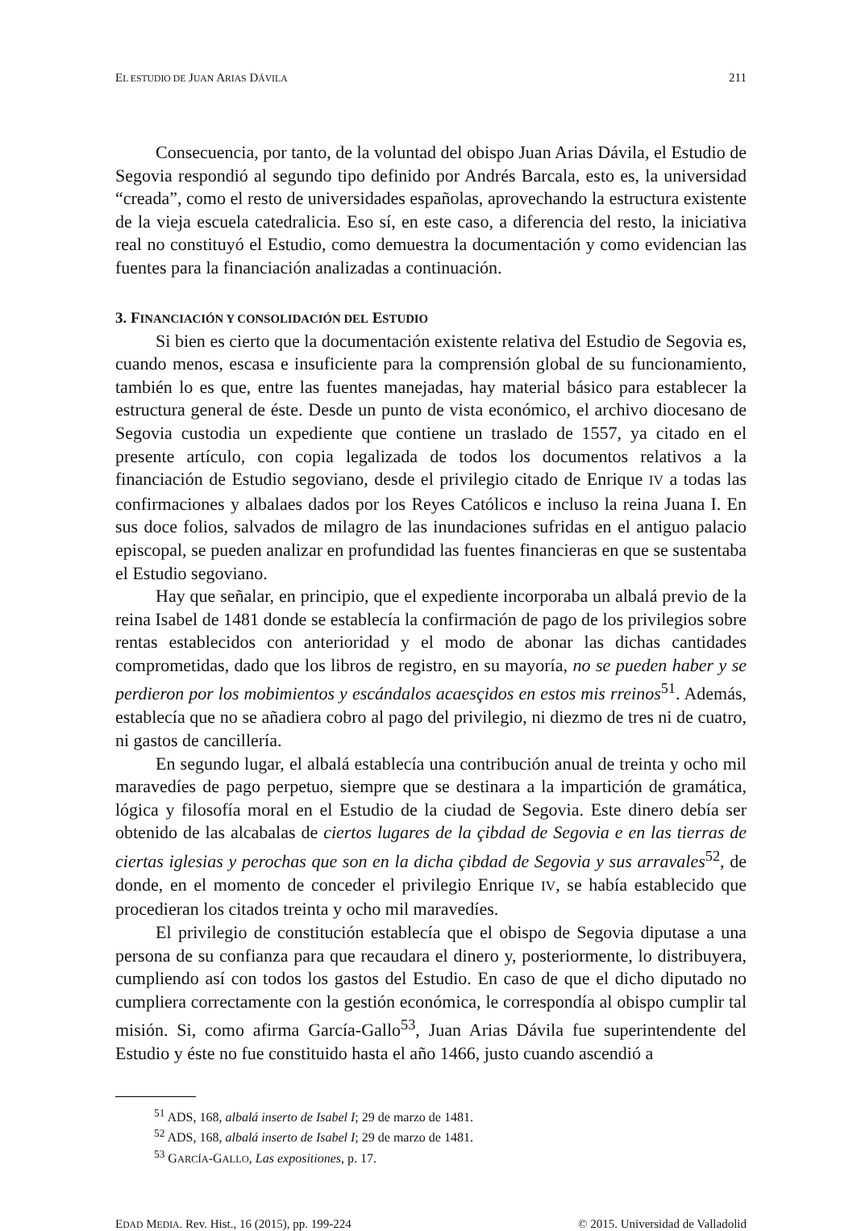EL ESTUDIO DE JUAN ARIAS DÁVILA 211
Consecuencia, por tanto, de la voluntad del obispo Juan Arias Dávila, el Estudio de Segovia respondió al segundo tipo definido por Andrés Barcala, esto es, la universidad “creada”, como el resto de universidades españolas, aprovechando la estructura existente de la vieja escuela catedralicia. Eso sí, en este caso, a diferencia del resto, la iniciativa real no constituyó el Estudio, como demuestra la documentación y como evidencian las fuentes para la financiación analizadas a continuación.
3. FINANCIACIÓN Y CONSOLIDACIÓN DEL ESTUDIO
Si bien es cierto que la documentación existente relativa del Estudio de Segovia es, cuando menos, escasa e insuficiente para la comprensión global de su funcionamiento, también lo es que, entre las fuentes manejadas, hay material básico para establecer la estructura general de éste. Desde un punto de vista económico, el archivo diocesano de Segovia custodia un expediente que contiene un traslado de 1557, ya citado en el presente artículo, con copia legalizada de todos los documentos relativos a la financiación de Estudio segoviano, desde el privilegio citado de Enrique IV a todas las confirmaciones y albalaes dados por los Reyes Católicos e incluso la reina Juana I. En sus doce folios, salvados de milagro de las inundaciones sufridas en el antiguo palacio episcopal, se pueden analizar en profundidad las fuentes financieras en que se sustentaba el Estudio segoviano.
Hay que señalar, en principio, que el expediente incorporaba un albalá previo de la reina Isabel de 1481 donde se establecía la confirmación de pago de los privilegios sobre rentas establecidos con anterioridad y el modo de abonar las dichas cantidades comprometidas, dado que los libros de registro, en su mayoría, no se pueden haber y se perdieron por los mobimientos y escándalos acaesçidos en estos mis rreinos<sup>51</sup>. Además, establecía que no se añadiera cobro al pago del privilegio, ni diezmo de tres ni de cuatro, ni gastos de cancillería.
En segundo lugar, el albalá establecía una contribución anual de treinta y ocho mil maravedíes de pago perpetuo, siempre que se destinara a la impartición de gramática, lógica y filosofía moral en el Estudio de la ciudad de Segovia. Este dinero debía ser obtenido de las alcabalas de ciertos lugares de la çibdad de Segovia e en las tierras de ciertas iglesias y perochas que son en la dicha çibdad de Segovia y sus arravales<sup>52</sup>, de donde, en el momento de conceder el privilegio Enrique IV, se había establecido que procedieran los citados treinta y ocho mil maravedíes.
El privilegio de constitución establecía que el obispo de Segovia diputase a una persona de su confianza para que recaudara el dinero y, posteriormente, lo distribuyera, cumpliendo así con todos los gastos del Estudio. En caso de que el dicho diputado no cumpliera correctamente con la gestión económica, le correspondía al obispo cumplir tal misión. Si, como afirma García-Gallo<sup>53</sup>, Juan Arias Dávila fue superintendente del Estudio y éste no fue constituido hasta el año 1466, justo cuando ascendió a
<sup>51</sup> ADS, 168, albalá inserto de Isabel I; 29 de marzo de 1481.
<sup>52</sup> ADS, 168, albalá inserto de Isabel I; 29 de marzo de 1481.
<sup>53</sup> GARCÍA-GALLO, Las expositiones, p. 17.
EDAD MEDIA. Rev. Hist., 16 (2015), pp. 199-224 © 2015. Universidad de Valladolid